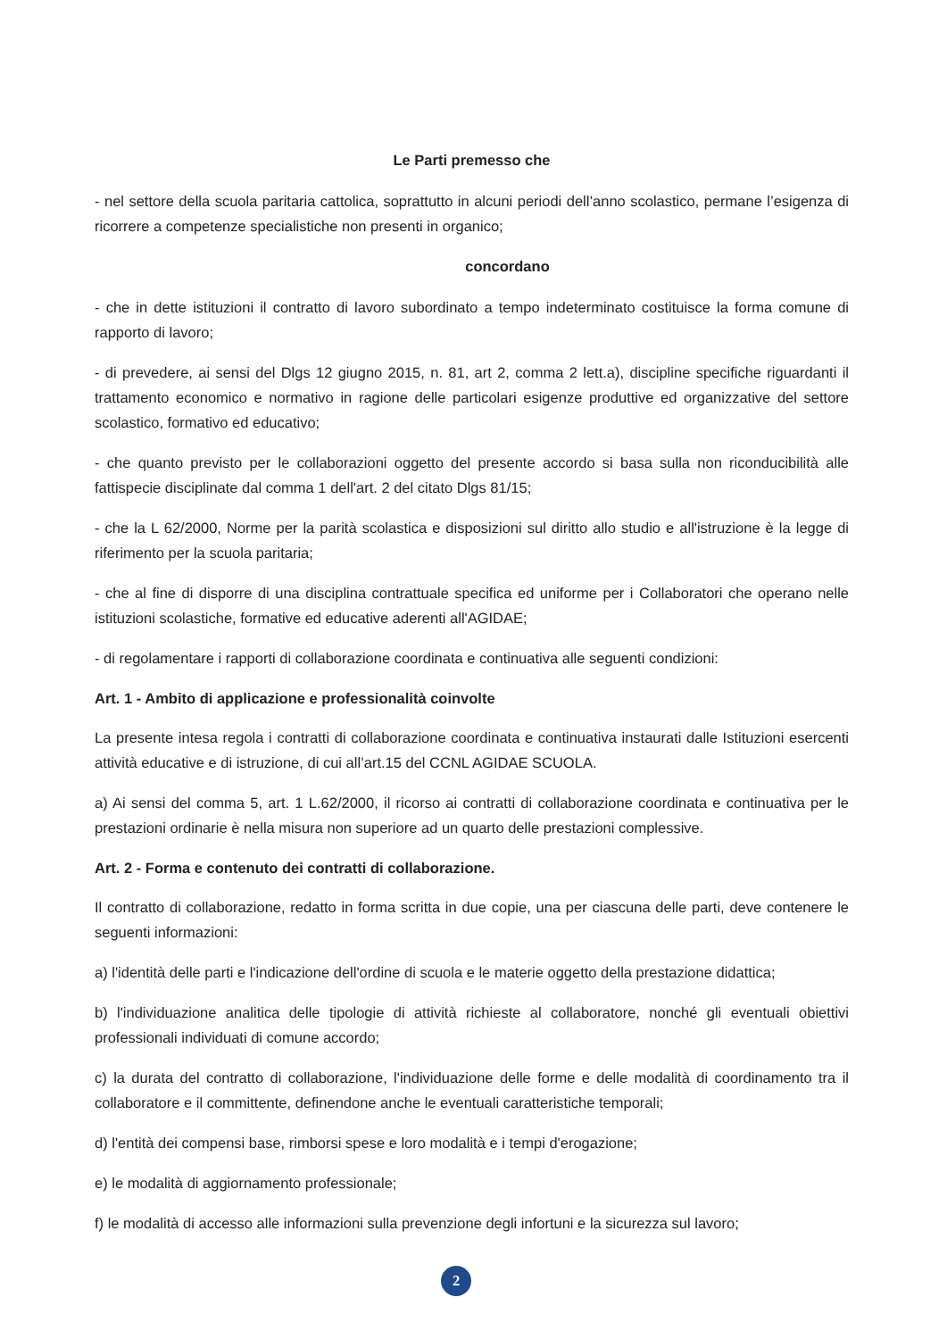Le Parti premesso che
- nel settore della scuola paritaria cattolica, soprattutto in alcuni periodi dell’anno scolastico, permane l’esigenza di ricorrere a competenze specialistiche non presenti in organico;
concordano
- che in dette istituzioni il contratto di lavoro subordinato a tempo indeterminato costituisce la forma comune di rapporto di lavoro;
- di prevedere, ai sensi del Dlgs 12 giugno 2015, n. 81, art 2, comma 2 lett.a), discipline specifiche riguardanti il trattamento economico e normativo in ragione delle particolari esigenze produttive ed organizzative del settore scolastico, formativo ed educativo;
- che quanto previsto per le collaborazioni oggetto del presente accordo si basa sulla non riconducibilità alle fattispecie disciplinate dal comma 1 dell'art. 2 del citato Dlgs 81/15;
- che la L 62/2000, Norme per la parità scolastica e disposizioni sul diritto allo studio e all'istruzione è la legge di riferimento per la scuola paritaria;
- che al fine di disporre di una disciplina contrattuale specifica ed uniforme per i Collaboratori che operano nelle istituzioni scolastiche, formative ed educative aderenti all'AGIDAE;
- di regolamentare i rapporti di collaborazione coordinata e continuativa alle seguenti condizioni:
Art. 1 - Ambito di applicazione e professionalità coinvolte
La presente intesa regola i contratti di collaborazione coordinata e continuativa instaurati dalle Istituzioni esercenti attività educative e di istruzione, di cui all’art.15 del CCNL AGIDAE SCUOLA.
a) Ai sensi del comma 5, art. 1 L.62/2000, il ricorso ai contratti di collaborazione coordinata e continuativa per le prestazioni ordinarie è nella misura non superiore ad un quarto delle prestazioni complessive.
Art. 2 - Forma e contenuto dei contratti di collaborazione.
Il contratto di collaborazione, redatto in forma scritta in due copie, una per ciascuna delle parti, deve contenere le seguenti informazioni:
a) l'identità delle parti e l'indicazione dell'ordine di scuola e le materie oggetto della prestazione didattica;
b) l'individuazione analitica delle tipologie di attività richieste al collaboratore, nonché gli eventuali obiettivi professionali individuati di comune accordo;
c) la durata del contratto di collaborazione, l'individuazione delle forme e delle modalità di coordinamento tra il collaboratore e il committente, definendone anche le eventuali caratteristiche temporali;
d) l'entità dei compensi base, rimborsi spese e loro modalità e i tempi d'erogazione;
e) le modalità di aggiornamento professionale;
f) le modalità di accesso alle informazioni sulla prevenzione degli infortuni e la sicurezza sul lavoro;
2